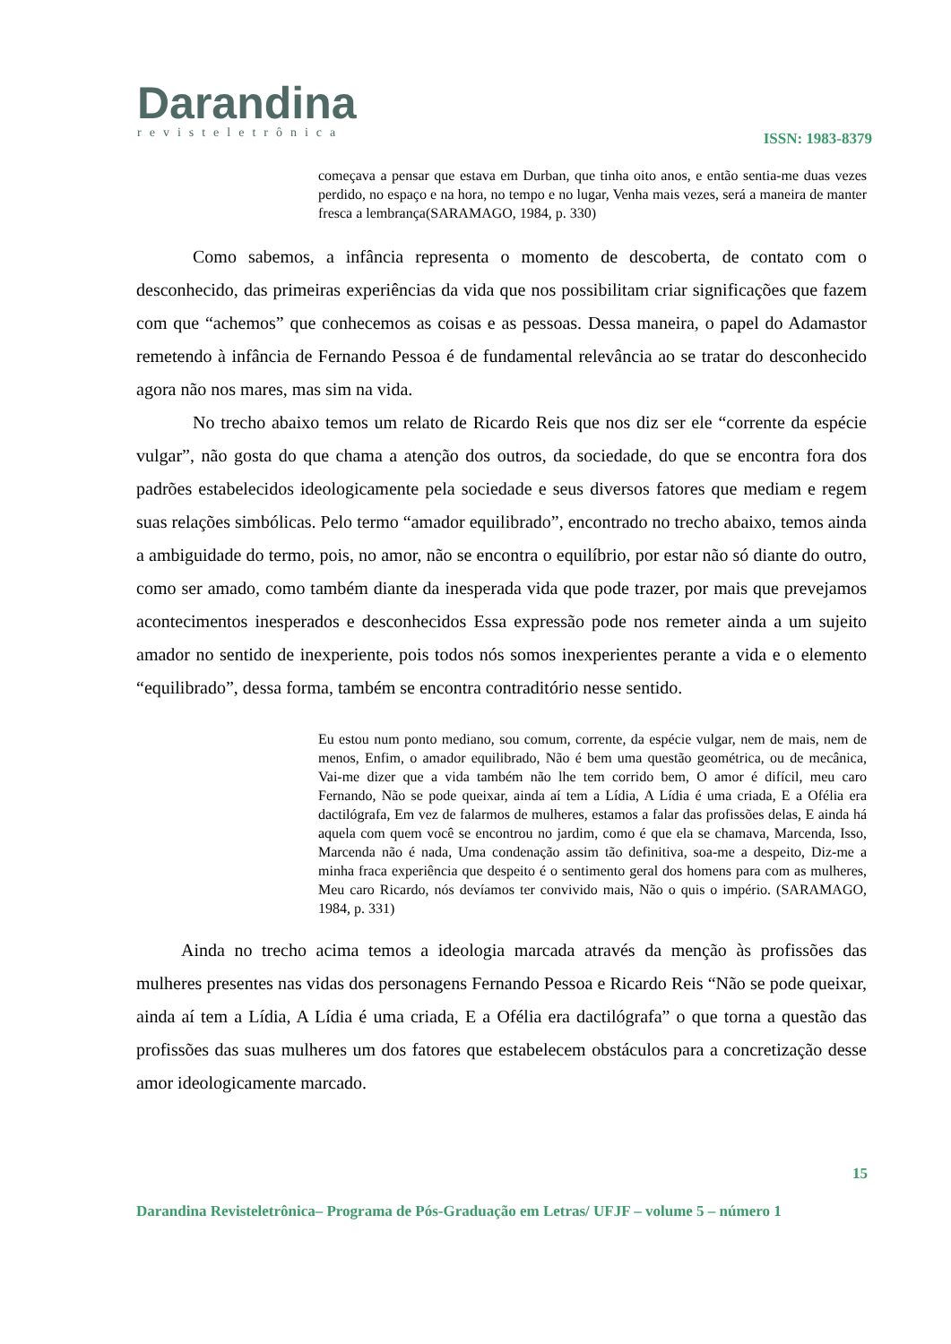Darandina
revisteletrônica
ISSN: 1983-8379
começava a pensar que estava em Durban, que tinha oito anos, e então sentia-me duas vezes perdido, no espaço e na hora, no tempo e no lugar, Venha mais vezes, será a maneira de manter fresca a lembrança(SARAMAGO, 1984, p. 330)
Como sabemos, a infância representa o momento de descoberta, de contato com o desconhecido, das primeiras experiências da vida que nos possibilitam criar significações que fazem com que “achemos” que conhecemos as coisas e as pessoas. Dessa maneira, o papel do Adamastor remetendo à infância de Fernando Pessoa é de fundamental relevância ao se tratar do desconhecido agora não nos mares, mas sim na vida.
No trecho abaixo temos um relato de Ricardo Reis que nos diz ser ele “corrente da espécie vulgar”, não gosta do que chama a atenção dos outros, da sociedade, do que se encontra fora dos padrões estabelecidos ideologicamente pela sociedade e seus diversos fatores que mediam e regem suas relações simbólicas. Pelo termo “amador equilibrado”, encontrado no trecho abaixo, temos ainda a ambiguidade do termo, pois, no amor, não se encontra o equilíbrio, por estar não só diante do outro, como ser amado, como também diante da inesperada vida que pode trazer, por mais que prevejamos acontecimentos inesperados e desconhecidos Essa expressão pode nos remeter ainda a um sujeito amador no sentido de inexperiente, pois todos nós somos inexperientes perante a vida e o elemento “equilibrado”, dessa forma, também se encontra contraditório nesse sentido.
Eu estou num ponto mediano, sou comum, corrente, da espécie vulgar, nem de mais, nem de menos, Enfim, o amador equilibrado, Não é bem uma questão geométrica, ou de mecânica, Vai-me dizer que a vida também não lhe tem corrido bem, O amor é difícil, meu caro Fernando, Não se pode queixar, ainda aí tem a Lídia, A Lídia é uma criada, E a Ofélia era dactilógrafa, Em vez de falarmos de mulheres, estamos a falar das profissões delas, E ainda há aquela com quem você se encontrou no jardim, como é que ela se chamava, Marcenda, Isso, Marcenda não é nada, Uma condenação assim tão definitiva, soa-me a despeito, Diz-me a minha fraca experiência que despeito é o sentimento geral dos homens para com as mulheres, Meu caro Ricardo, nós devíamos ter convivido mais, Não o quis o império. (SARAMAGO, 1984, p. 331)
Ainda no trecho acima temos a ideologia marcada através da menção às profissões das mulheres presentes nas vidas dos personagens Fernando Pessoa e Ricardo Reis “Não se pode queixar, ainda aí tem a Lídia, A Lídia é uma criada, E a Ofélia era dactilógrafa” o que torna a questão das profissões das suas mulheres um dos fatores que estabelecem obstáculos para a concretização desse amor ideologicamente marcado.
15
Darandina Revisteletrônica– Programa de Pós-Graduação em Letras/ UFJF – volume 5 – número 1